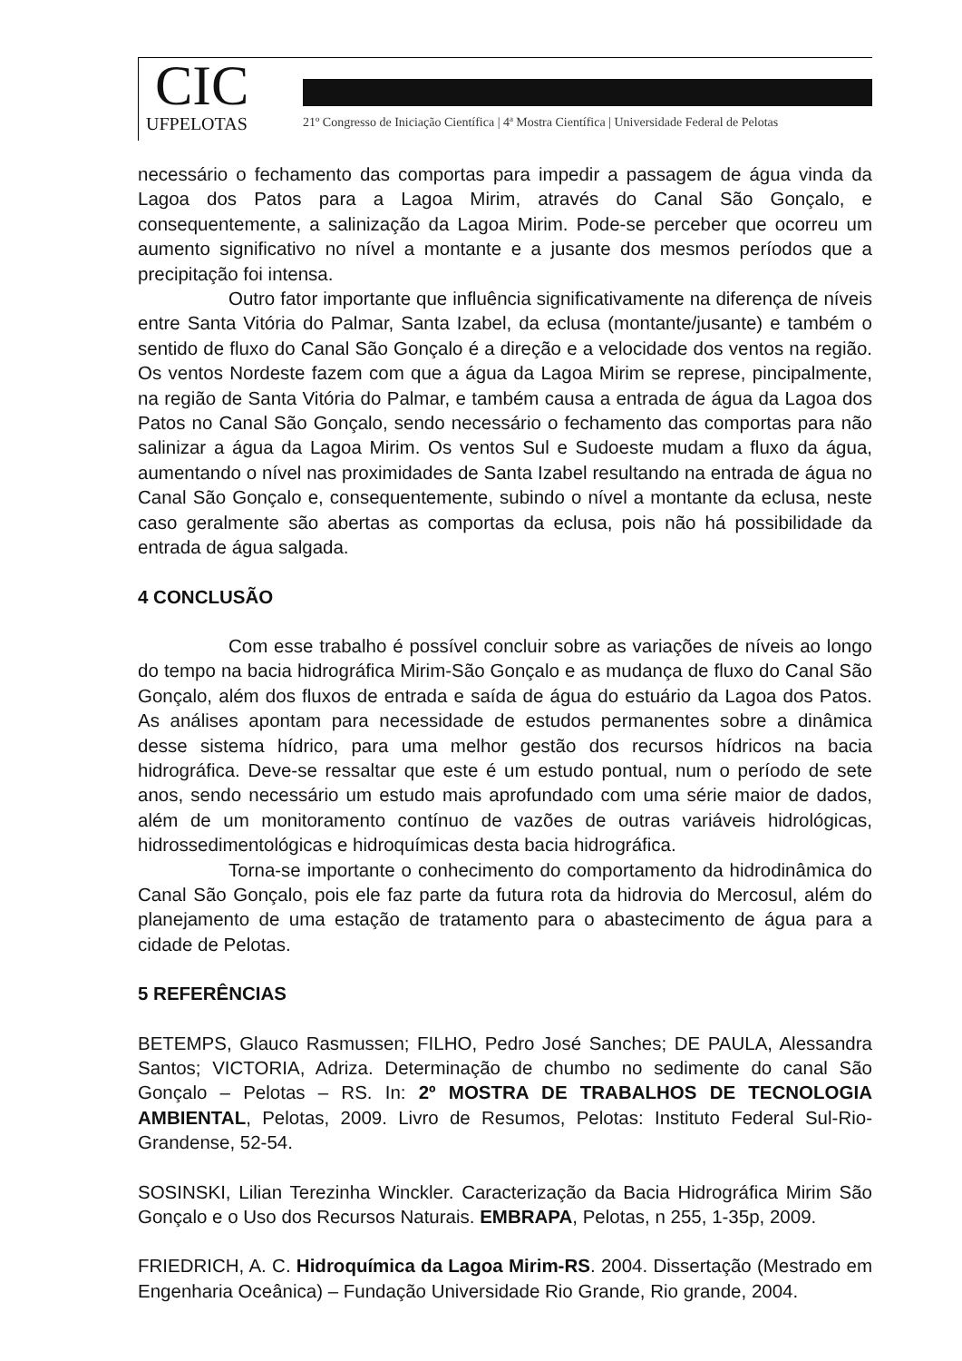CIC
UFPELOTAS
21º Congresso de Iniciação Científica | 4ª Mostra Científica | Universidade Federal de Pelotas
necessário o fechamento das comportas para impedir a passagem de água vinda da Lagoa dos Patos para a Lagoa Mirim, através do Canal São Gonçalo, e consequentemente, a salinização da Lagoa Mirim. Pode-se perceber que ocorreu um aumento significativo no nível a montante e a jusante dos mesmos períodos que a precipitação foi intensa.
Outro fator importante que influência significativamente na diferença de níveis entre Santa Vitória do Palmar, Santa Izabel, da eclusa (montante/jusante) e também o sentido de fluxo do Canal São Gonçalo é a direção e a velocidade dos ventos na região. Os ventos Nordeste fazem com que a água da Lagoa Mirim se represe, pincipalmente, na região de Santa Vitória do Palmar, e também causa a entrada de água da Lagoa dos Patos no Canal São Gonçalo, sendo necessário o fechamento das comportas para não salinizar a água da Lagoa Mirim. Os ventos Sul e Sudoeste mudam a fluxo da água, aumentando o nível nas proximidades de Santa Izabel resultando na entrada de água no Canal São Gonçalo e, consequentemente, subindo o nível a montante da eclusa, neste caso geralmente são abertas as comportas da eclusa, pois não há possibilidade da entrada de água salgada.
4 CONCLUSÃO
Com esse trabalho é possível concluir sobre as variações de níveis ao longo do tempo na bacia hidrográfica Mirim-São Gonçalo e as mudança de fluxo do Canal São Gonçalo, além dos fluxos de entrada e saída de água do estuário da Lagoa dos Patos. As análises apontam para necessidade de estudos permanentes sobre a dinâmica desse sistema hídrico, para uma melhor gestão dos recursos hídricos na bacia hidrográfica. Deve-se ressaltar que este é um estudo pontual, num o período de sete anos, sendo necessário um estudo mais aprofundado com uma série maior de dados, além de um monitoramento contínuo de vazões de outras variáveis hidrológicas, hidrossedimentológicas e hidroquímicas desta bacia hidrográfica.
Torna-se importante o conhecimento do comportamento da hidrodinâmica do Canal São Gonçalo, pois ele faz parte da futura rota da hidrovia do Mercosul, além do planejamento de uma estação de tratamento para o abastecimento de água para a cidade de Pelotas.
5 REFERÊNCIAS
BETEMPS, Glauco Rasmussen; FILHO, Pedro José Sanches; DE PAULA, Alessandra Santos; VICTORIA, Adriza. Determinação de chumbo no sedimente do canal São Gonçalo – Pelotas – RS. In: 2º MOSTRA DE TRABALHOS DE TECNOLOGIA AMBIENTAL, Pelotas, 2009. Livro de Resumos, Pelotas: Instituto Federal Sul-Rio-Grandense, 52-54.
SOSINSKI, Lilian Terezinha Winckler. Caracterização da Bacia Hidrográfica Mirim São Gonçalo e o Uso dos Recursos Naturais. EMBRAPA, Pelotas, n 255, 1-35p, 2009.
FRIEDRICH, A. C. Hidroquímica da Lagoa Mirim-RS. 2004. Dissertação (Mestrado em Engenharia Oceânica) – Fundação Universidade Rio Grande, Rio grande, 2004.